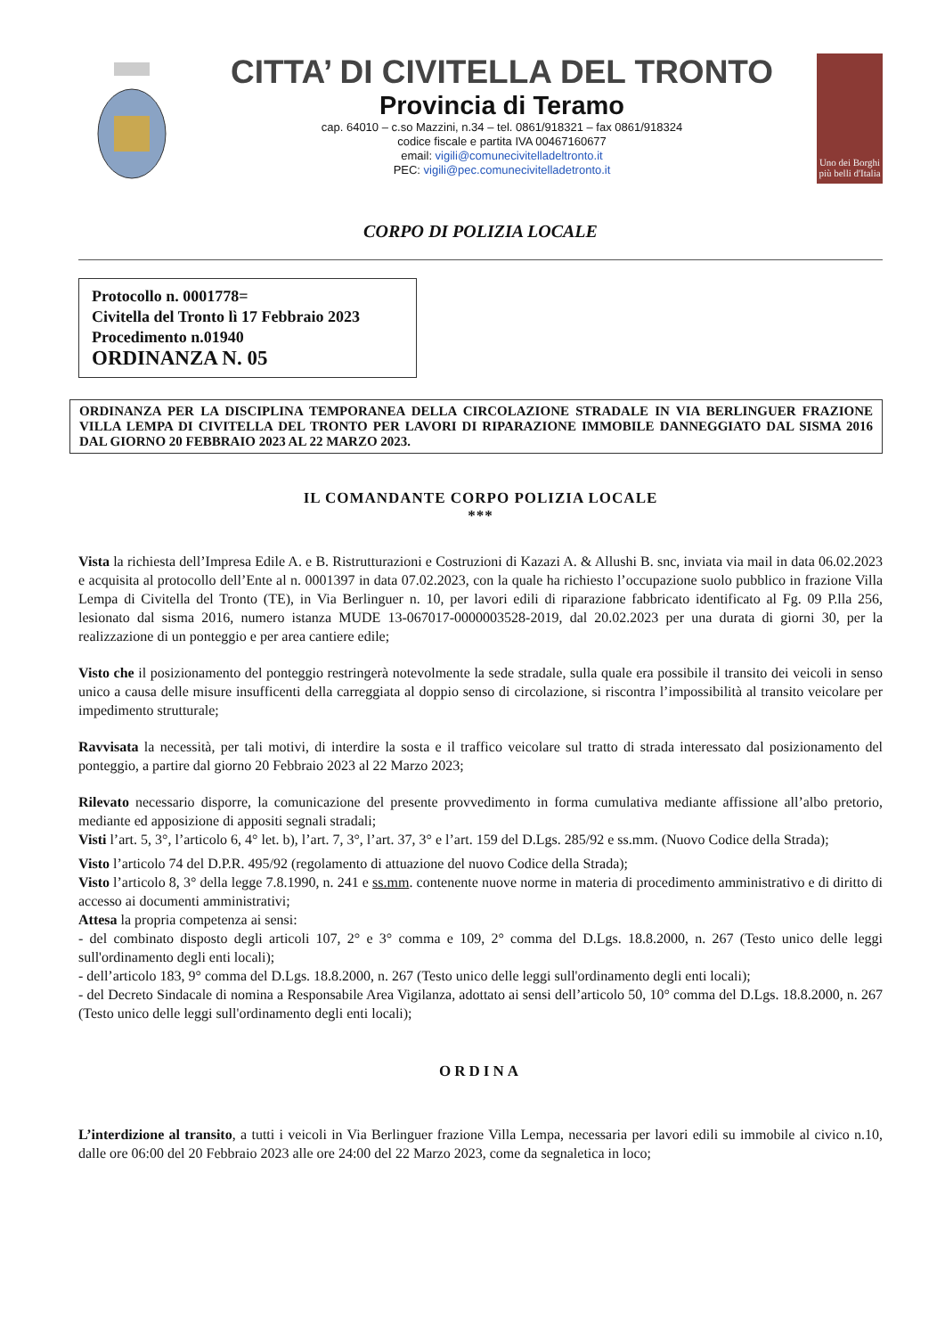CITTA’ DI CIVITELLA DEL TRONTO
Provincia di Teramo
cap. 64010 – c.so Mazzini, n.34 – tel. 0861/918321 – fax 0861/918324
codice fiscale e partita IVA 00467160677
email: vigili@comunecivitelladeltronto.it
PEC: vigili@pec.comunecivitelladetronto.it
Uno dei Borghi più belli d'Italia
CORPO DI POLIZIA LOCALE
Protocollo n. 0001778=
Civitella del Tronto lì 17 Febbraio 2023
Procedimento n.01940
ORDINANZA N. 05
ORDINANZA PER LA DISCIPLINA TEMPORANEA DELLA CIRCOLAZIONE STRADALE IN VIA BERLINGUER FRAZIONE VILLA LEMPA DI CIVITELLA DEL TRONTO PER LAVORI DI RIPARAZIONE IMMOBILE DANNEGGIATO DAL SISMA 2016 DAL GIORNO 20 FEBBRAIO 2023 AL 22 MARZO 2023.
IL COMANDANTE CORPO POLIZIA LOCALE
***
Vista la richiesta dell’Impresa Edile A. e B. Ristrutturazioni e Costruzioni di Kazazi A. & Allushi B. snc, inviata via mail in data 06.02.2023 e acquisita al protocollo dell’Ente al n. 0001397 in data 07.02.2023, con la quale ha richiesto l’occupazione suolo pubblico in frazione Villa Lempa di Civitella del Tronto (TE), in Via Berlinguer n. 10, per lavori edili di riparazione fabbricato identificato al Fg. 09 P.lla 256, lesionato dal sisma 2016, numero istanza MUDE 13-067017-0000003528-2019, dal 20.02.2023 per una durata di giorni 30, per la realizzazione di un ponteggio e per area cantiere edile;
Visto che il posizionamento del ponteggio restringerà notevolmente la sede stradale, sulla quale era possibile il transito dei veicoli in senso unico a causa delle misure insufficenti della carreggiata al doppio senso di circolazione, si riscontra l’impossibilità al transito veicolare per impedimento strutturale;
Ravvisata la necessità, per tali motivi, di interdire la sosta e il traffico veicolare sul tratto di strada interessato dal posizionamento del ponteggio, a partire dal giorno 20 Febbraio 2023 al 22 Marzo 2023;
Rilevato necessario disporre, la comunicazione del presente provvedimento in forma cumulativa mediante affissione all’albo pretorio, mediante ed apposizione di appositi segnali stradali;
Visti l’art. 5, 3°, l’articolo 6, 4° let. b), l’art. 7, 3°, l’art. 37, 3° e l’art. 159 del D.Lgs. 285/92 e ss.mm. (Nuovo Codice della Strada);
Visto l’articolo 74 del D.P.R. 495/92 (regolamento di attuazione del nuovo Codice della Strada);
Visto l’articolo 8, 3° della legge 7.8.1990, n. 241 e ss.mm. contenente nuove norme in materia di procedimento amministrativo e di diritto di accesso ai documenti amministrativi;
Attesa la propria competenza ai sensi:
- del combinato disposto degli articoli 107, 2° e 3° comma e 109, 2° comma del D.Lgs. 18.8.2000, n. 267 (Testo unico delle leggi sull'ordinamento degli enti locali);
- dell’articolo 183, 9° comma del D.Lgs. 18.8.2000, n. 267 (Testo unico delle leggi sull'ordinamento degli enti locali);
- del Decreto Sindacale di nomina a Responsabile Area Vigilanza, adottato ai sensi dell’articolo 50, 10° comma del D.Lgs. 18.8.2000, n. 267 (Testo unico delle leggi sull'ordinamento degli enti locali);
ORDINA
L’interdizione al transito, a tutti i veicoli in Via Berlinguer frazione Villa Lempa, necessaria per lavori edili su immobile al civico n.10, dalle ore 06:00 del 20 Febbraio 2023 alle ore 24:00 del 22 Marzo 2023, come da segnaletica in loco;